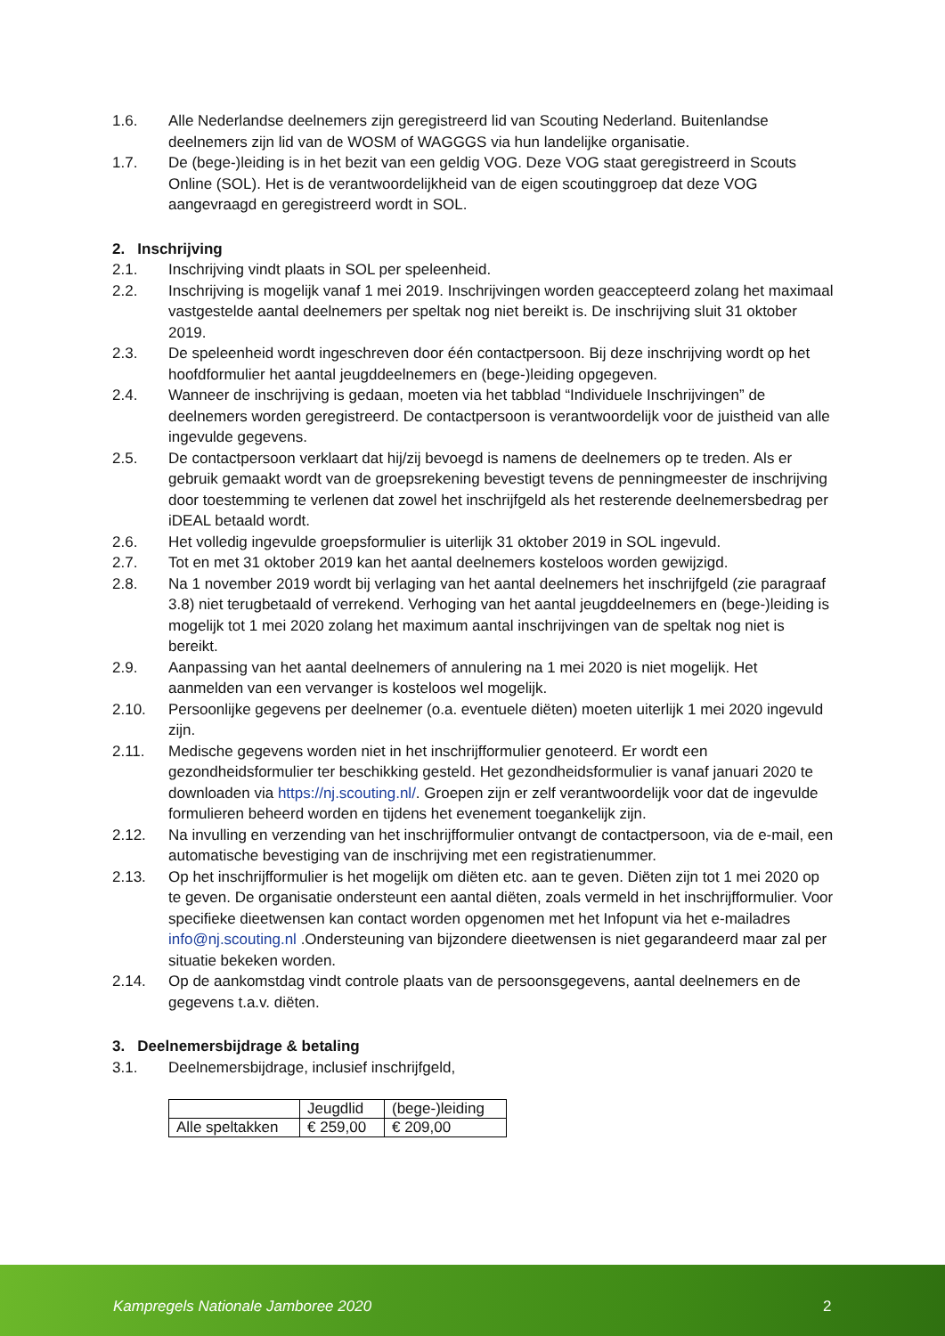1.6. Alle Nederlandse deelnemers zijn geregistreerd lid van Scouting Nederland. Buitenlandse deelnemers zijn lid van de WOSM of WAGGGS via hun landelijke organisatie.
1.7. De (bege-)leiding is in het bezit van een geldig VOG. Deze VOG staat geregistreerd in Scouts Online (SOL). Het is de verantwoordelijkheid van de eigen scoutinggroep dat deze VOG aangevraagd en geregistreerd wordt in SOL.
2. Inschrijving
2.1. Inschrijving vindt plaats in SOL per speleenheid.
2.2. Inschrijving is mogelijk vanaf 1 mei 2019. Inschrijvingen worden geaccepteerd zolang het maximaal vastgestelde aantal deelnemers per speltak nog niet bereikt is. De inschrijving sluit 31 oktober 2019.
2.3. De speleenheid wordt ingeschreven door één contactpersoon. Bij deze inschrijving wordt op het hoofdformulier het aantal jeugddeelnemers en (bege-)leiding opgegeven.
2.4. Wanneer de inschrijving is gedaan, moeten via het tabblad “Individuele Inschrijvingen” de deelnemers worden geregistreerd. De contactpersoon is verantwoordelijk voor de juistheid van alle ingevulde gegevens.
2.5. De contactpersoon verklaart dat hij/zij bevoegd is namens de deelnemers op te treden. Als er gebruik gemaakt wordt van de groepsrekening bevestigt tevens de penningmeester de inschrijving door toestemming te verlenen dat zowel het inschrijfgeld als het resterende deelnemersbedrag per iDEAL betaald wordt.
2.6. Het volledig ingevulde groepsformulier is uiterlijk 31 oktober 2019 in SOL ingevuld.
2.7. Tot en met 31 oktober 2019 kan het aantal deelnemers kosteloos worden gewijzigd.
2.8. Na 1 november 2019 wordt bij verlaging van het aantal deelnemers het inschrijfgeld (zie paragraaf 3.8) niet terugbetaald of verrekend. Verhoging van het aantal jeugddeelnemers en (bege-)leiding is mogelijk tot 1 mei 2020 zolang het maximum aantal inschrijvingen van de speltak nog niet is bereikt.
2.9. Aanpassing van het aantal deelnemers of annulering na 1 mei 2020 is niet mogelijk. Het aanmelden van een vervanger is kosteloos wel mogelijk.
2.10. Persoonlijke gegevens per deelnemer (o.a. eventuele diëten) moeten uiterlijk 1 mei 2020 ingevuld zijn.
2.11. Medische gegevens worden niet in het inschrijfformulier genoteerd. Er wordt een gezondheidsformulier ter beschikking gesteld. Het gezondheidsformulier is vanaf januari 2020 te downloaden via https://nj.scouting.nl/. Groepen zijn er zelf verantwoordelijk voor dat de ingevulde formulieren beheerd worden en tijdens het evenement toegankelijk zijn.
2.12. Na invulling en verzending van het inschrijfformulier ontvangt de contactpersoon, via de e-mail, een automatische bevestiging van de inschrijving met een registratienummer.
2.13. Op het inschrijfformulier is het mogelijk om diëten etc. aan te geven. Diëten zijn tot 1 mei 2020 op te geven. De organisatie ondersteunt een aantal diëten, zoals vermeld in het inschrijfformulier. Voor specifieke dieetwensen kan contact worden opgenomen met het Infopunt via het e-mailadres info@nj.scouting.nl .Ondersteuning van bijzondere dieetwensen is niet gegarandeerd maar zal per situatie bekeken worden.
2.14. Op de aankomstdag vindt controle plaats van de persoonsgegevens, aantal deelnemers en de gegevens t.a.v. diëten.
3. Deelnemersbijdrage & betaling
3.1. Deelnemersbijdrage, inclusief inschrijfgeld,
| | Jeugdlid | (bege-)leiding |
| Alle speltakken | € 259,00 | € 209,00 |
Kampregels Nationale Jamboree 2020 2